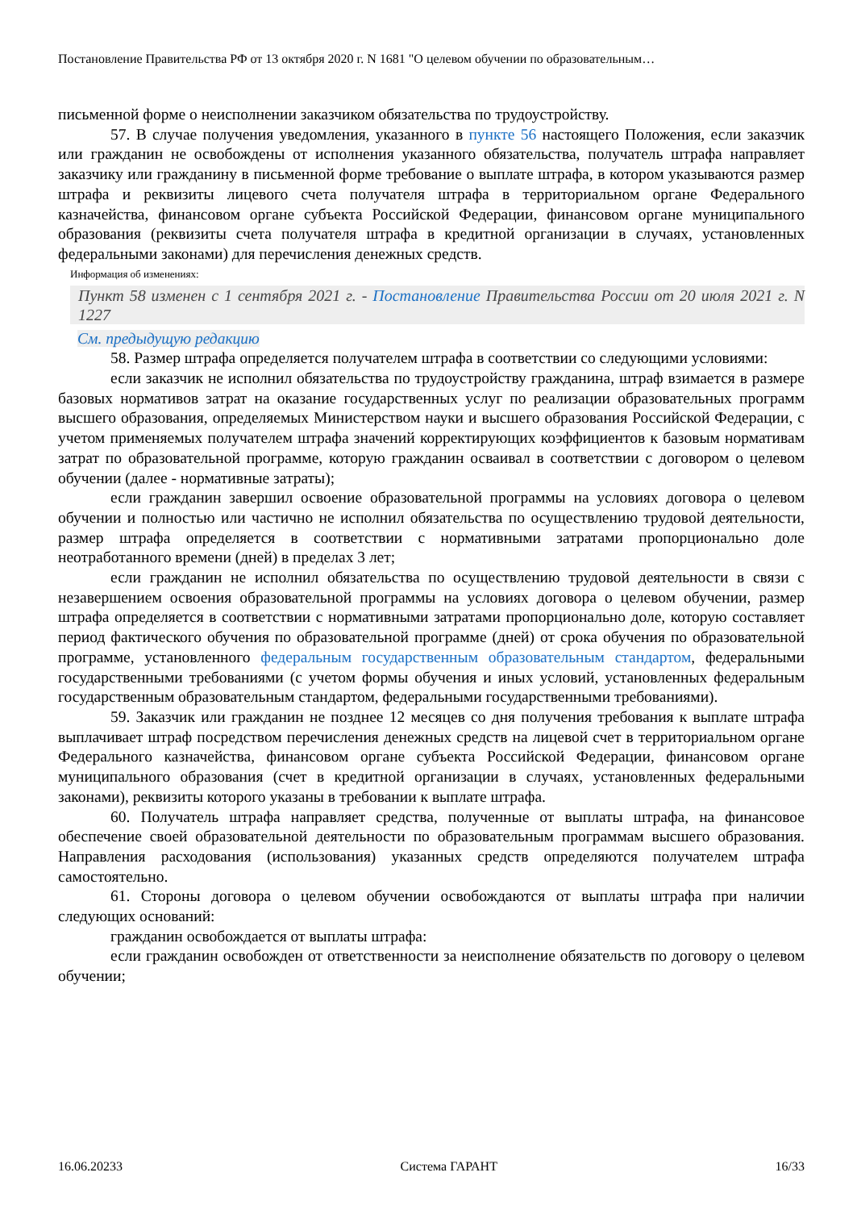Постановление Правительства РФ от 13 октября 2020 г. N 1681 "О целевом обучении по образовательным…
письменной форме о неисполнении заказчиком обязательства по трудоустройству.
57. В случае получения уведомления, указанного в пункте 56 настоящего Положения, если заказчик или гражданин не освобождены от исполнения указанного обязательства, получатель штрафа направляет заказчику или гражданину в письменной форме требование о выплате штрафа, в котором указываются размер штрафа и реквизиты лицевого счета получателя штрафа в территориальном органе Федерального казначейства, финансовом органе субъекта Российской Федерации, финансовом органе муниципального образования (реквизиты счета получателя штрафа в кредитной организации в случаях, установленных федеральными законами) для перечисления денежных средств.
Информация об изменениях:
Пункт 58 изменен с 1 сентября 2021 г. - Постановление Правительства России от 20 июля 2021 г. N 1227
См. предыдущую редакцию
58. Размер штрафа определяется получателем штрафа в соответствии со следующими условиями:
если заказчик не исполнил обязательства по трудоустройству гражданина, штраф взимается в размере базовых нормативов затрат на оказание государственных услуг по реализации образовательных программ высшего образования, определяемых Министерством науки и высшего образования Российской Федерации, с учетом применяемых получателем штрафа значений корректирующих коэффициентов к базовым нормативам затрат по образовательной программе, которую гражданин осваивал в соответствии с договором о целевом обучении (далее - нормативные затраты);
если гражданин завершил освоение образовательной программы на условиях договора о целевом обучении и полностью или частично не исполнил обязательства по осуществлению трудовой деятельности, размер штрафа определяется в соответствии с нормативными затратами пропорционально доле неотработанного времени (дней) в пределах 3 лет;
если гражданин не исполнил обязательства по осуществлению трудовой деятельности в связи с незавершением освоения образовательной программы на условиях договора о целевом обучении, размер штрафа определяется в соответствии с нормативными затратами пропорционально доле, которую составляет период фактического обучения по образовательной программе (дней) от срока обучения по образовательной программе, установленного федеральным государственным образовательным стандартом, федеральными государственными требованиями (с учетом формы обучения и иных условий, установленных федеральным государственным образовательным стандартом, федеральными государственными требованиями).
59. Заказчик или гражданин не позднее 12 месяцев со дня получения требования к выплате штрафа выплачивает штраф посредством перечисления денежных средств на лицевой счет в территориальном органе Федерального казначейства, финансовом органе субъекта Российской Федерации, финансовом органе муниципального образования (счет в кредитной организации в случаях, установленных федеральными законами), реквизиты которого указаны в требовании к выплате штрафа.
60. Получатель штрафа направляет средства, полученные от выплаты штрафа, на финансовое обеспечение своей образовательной деятельности по образовательным программам высшего образования. Направления расходования (использования) указанных средств определяются получателем штрафа самостоятельно.
61. Стороны договора о целевом обучении освобождаются от выплаты штрафа при наличии следующих оснований:
гражданин освобождается от выплаты штрафа:
если гражданин освобожден от ответственности за неисполнение обязательств по договору о целевом обучении;
16.06.20233 Система ГАРАНТ 16/33